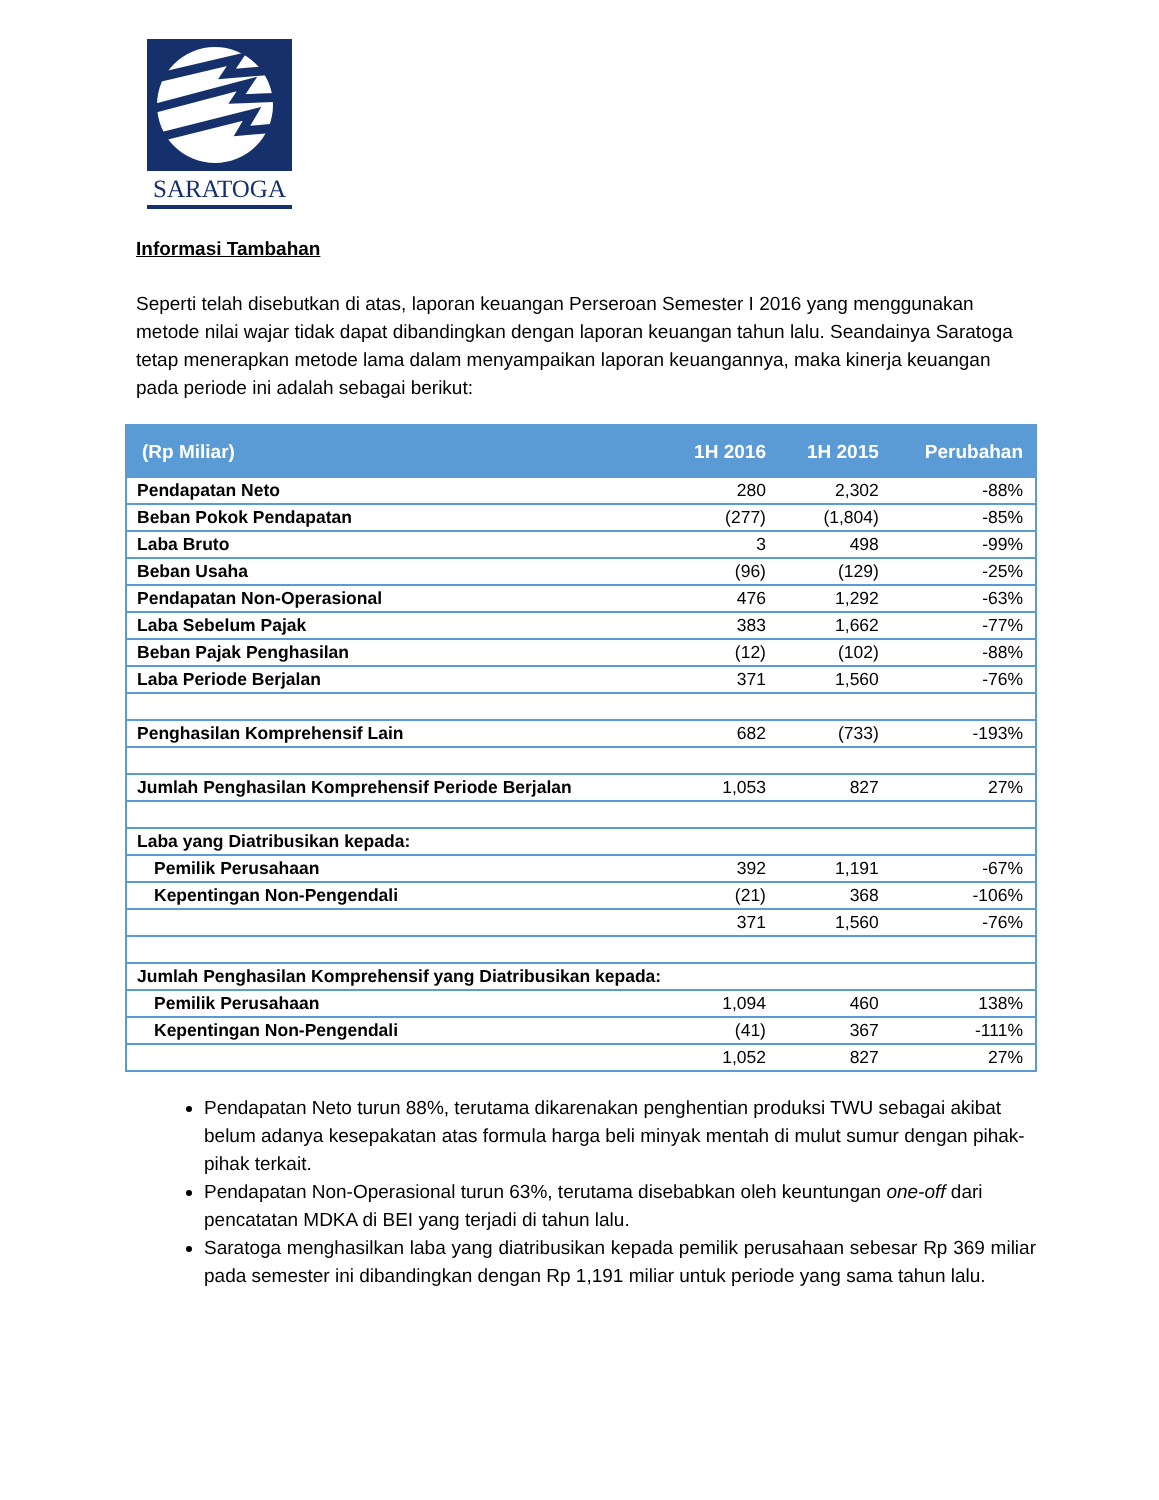SARATOGA
Informasi Tambahan
Seperti telah disebutkan di atas, laporan keuangan Perseroan Semester I 2016 yang menggunakan metode nilai wajar tidak dapat dibandingkan dengan laporan keuangan tahun lalu. Seandainya Saratoga tetap menerapkan metode lama dalam menyampaikan laporan keuangannya, maka kinerja keuangan pada periode ini adalah sebagai berikut:
| (Rp Miliar) | 1H 2016 | 1H 2015 | Perubahan |
| --- | --- | --- | --- |
| Pendapatan Neto | 280 | 2,302 | -88% |
| Beban Pokok Pendapatan | (277) | (1,804) | -85% |
| Laba Bruto | 3 | 498 | -99% |
| Beban Usaha | (96) | (129) | -25% |
| Pendapatan Non-Operasional | 476 | 1,292 | -63% |
| Laba Sebelum Pajak | 383 | 1,662 | -77% |
| Beban Pajak Penghasilan | (12) | (102) | -88% |
| Laba Periode Berjalan | 371 | 1,560 | -76% |
| Penghasilan Komprehensif Lain | 682 | (733) | -193% |
| Jumlah Penghasilan Komprehensif Periode Berjalan | 1,053 | 827 | 27% |
| Laba yang Diatribusikan kepada: | | | |
| Pemilik Perusahaan | 392 | 1,191 | -67% |
| Kepentingan Non-Pengendali | (21) | 368 | -106% |
| | 371 | 1,560 | -76% |
| Jumlah Penghasilan Komprehensif yang Diatribusikan kepada: | | | |
| Pemilik Perusahaan | 1,094 | 460 | 138% |
| Kepentingan Non-Pengendali | (41) | 367 | -111% |
| | 1,052 | 827 | 27% |
Pendapatan Neto turun 88%, terutama dikarenakan penghentian produksi TWU sebagai akibat belum adanya kesepakatan atas formula harga beli minyak mentah di mulut sumur dengan pihak-pihak terkait.
Pendapatan Non-Operasional turun 63%, terutama disebabkan oleh keuntungan one-off dari pencatatan MDKA di BEI yang terjadi di tahun lalu.
Saratoga menghasilkan laba yang diatribusikan kepada pemilik perusahaan sebesar Rp 369 miliar pada semester ini dibandingkan dengan Rp 1,191 miliar untuk periode yang sama tahun lalu.